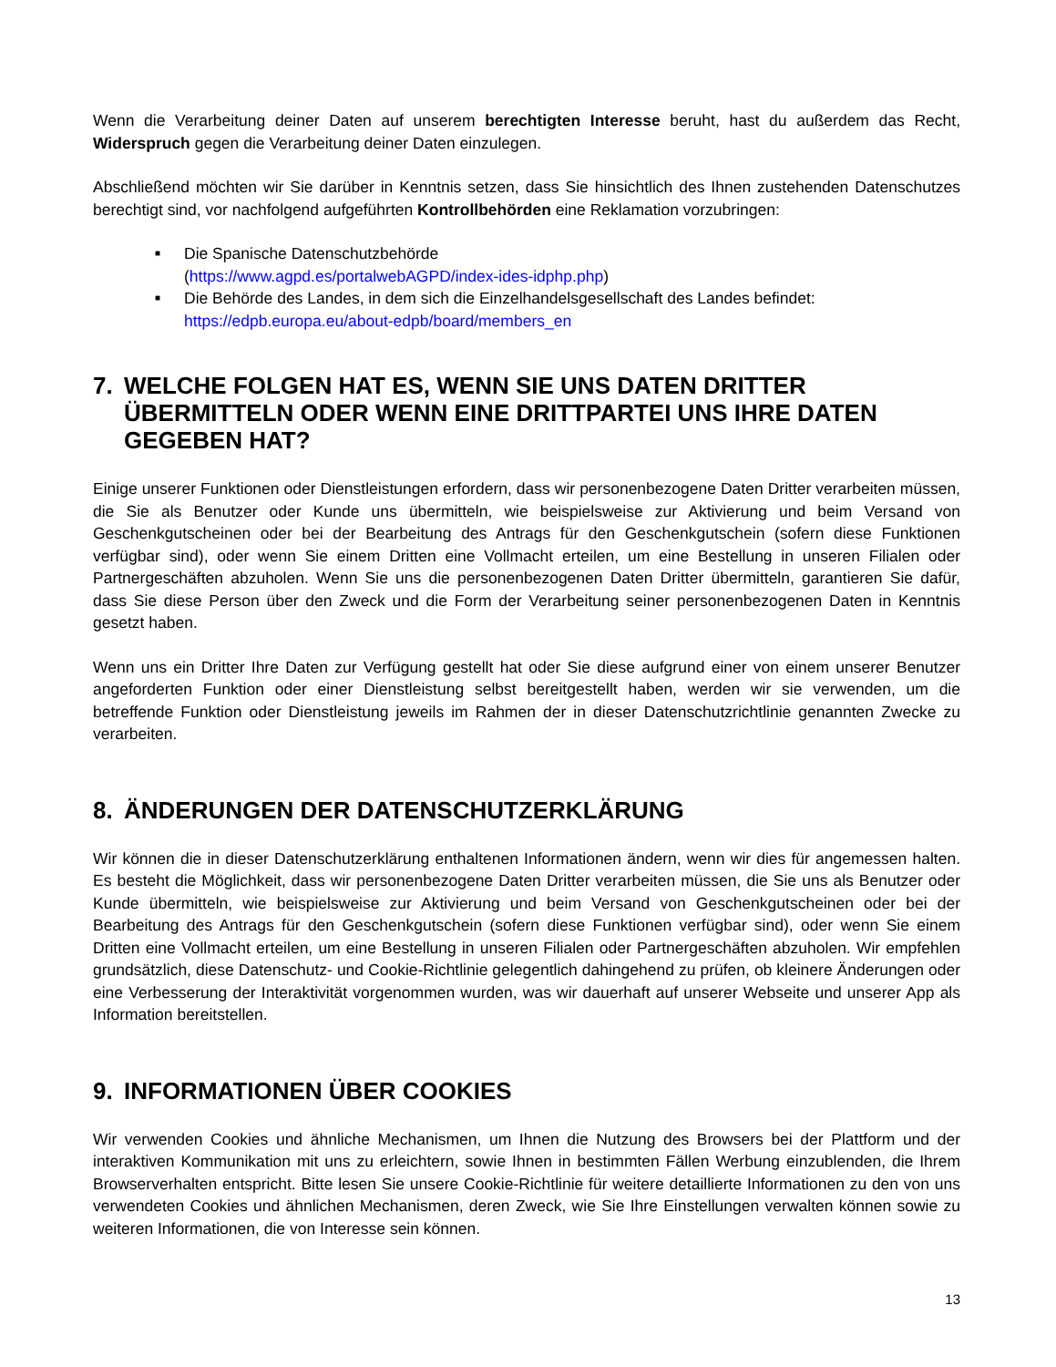Wenn die Verarbeitung deiner Daten auf unserem berechtigten Interesse beruht, hast du außerdem das Recht, Widerspruch gegen die Verarbeitung deiner Daten einzulegen.
Abschließend möchten wir Sie darüber in Kenntnis setzen, dass Sie hinsichtlich des Ihnen zustehenden Datenschutzes berechtigt sind, vor nachfolgend aufgeführten Kontrollbehörden eine Reklamation vorzubringen:
■ Die Spanische Datenschutzbehörde
(https://www.agpd.es/portalwebAGPD/index-ides-idphp.php)
■ Die Behörde des Landes, in dem sich die Einzelhandelsgesellschaft des Landes befindet: https://edpb.europa.eu/about-edpb/board/members_en
7. WELCHE FOLGEN HAT ES, WENN SIE UNS DATEN DRITTER ÜBERMITTELN ODER WENN EINE DRITTPARTEI UNS IHRE DATEN GEGEBEN HAT?
Einige unserer Funktionen oder Dienstleistungen erfordern, dass wir personenbezogene Daten Dritter verarbeiten müssen, die Sie als Benutzer oder Kunde uns übermitteln, wie beispielsweise zur Aktivierung und beim Versand von Geschenkgutscheinen oder bei der Bearbeitung des Antrags für den Geschenkgutschein (sofern diese Funktionen verfügbar sind), oder wenn Sie einem Dritten eine Vollmacht erteilen, um eine Bestellung in unseren Filialen oder Partnergeschäften abzuholen. Wenn Sie uns die personenbezogenen Daten Dritter übermitteln, garantieren Sie dafür, dass Sie diese Person über den Zweck und die Form der Verarbeitung seiner personenbezogenen Daten in Kenntnis gesetzt haben.
Wenn uns ein Dritter Ihre Daten zur Verfügung gestellt hat oder Sie diese aufgrund einer von einem unserer Benutzer angeforderten Funktion oder einer Dienstleistung selbst bereitgestellt haben, werden wir sie verwenden, um die betreffende Funktion oder Dienstleistung jeweils im Rahmen der in dieser Datenschutzrichtlinie genannten Zwecke zu verarbeiten.
8. ÄNDERUNGEN DER DATENSCHUTZERKLÄRUNG
Wir können die in dieser Datenschutzerklärung enthaltenen Informationen ändern, wenn wir dies für angemessen halten. Es besteht die Möglichkeit, dass wir personenbezogene Daten Dritter verarbeiten müssen, die Sie uns als Benutzer oder Kunde übermitteln, wie beispielsweise zur Aktivierung und beim Versand von Geschenkgutscheinen oder bei der Bearbeitung des Antrags für den Geschenkgutschein (sofern diese Funktionen verfügbar sind), oder wenn Sie einem Dritten eine Vollmacht erteilen, um eine Bestellung in unseren Filialen oder Partnergeschäften abzuholen. Wir empfehlen grundsätzlich, diese Datenschutz- und Cookie-Richtlinie gelegentlich dahingehend zu prüfen, ob kleinere Änderungen oder eine Verbesserung der Interaktivität vorgenommen wurden, was wir dauerhaft auf unserer Webseite und unserer App als Information bereitstellen.
9. INFORMATIONEN ÜBER COOKIES
Wir verwenden Cookies und ähnliche Mechanismen, um Ihnen die Nutzung des Browsers bei der Plattform und der interaktiven Kommunikation mit uns zu erleichtern, sowie Ihnen in bestimmten Fällen Werbung einzublenden, die Ihrem Browserverhalten entspricht. Bitte lesen Sie unsere Cookie-Richtlinie für weitere detaillierte Informationen zu den von uns verwendeten Cookies und ähnlichen Mechanismen, deren Zweck, wie Sie Ihre Einstellungen verwalten können sowie zu weiteren Informationen, die von Interesse sein können.
13